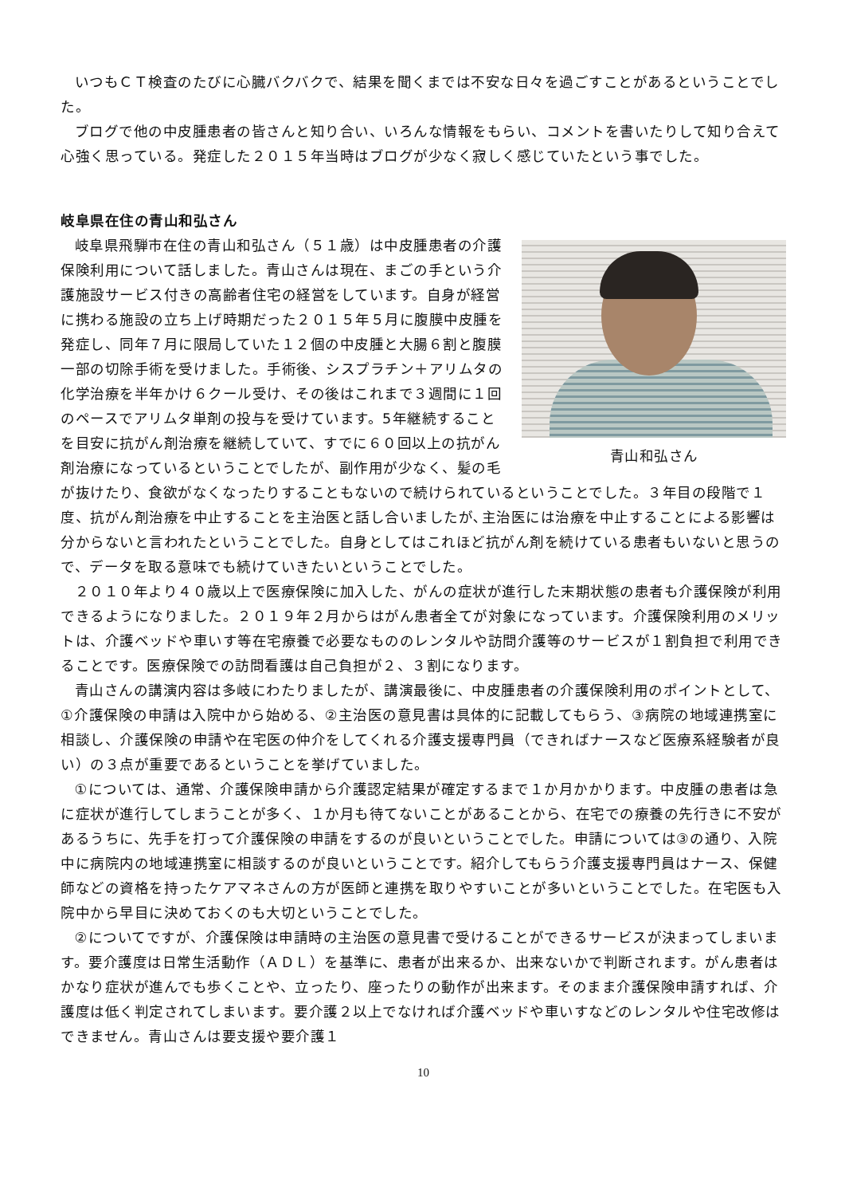いつもＣＴ検査のたびに心臓バクバクで、結果を聞くまでは不安な日々を過ごすことがあるということでした。
ブログで他の中皮腫患者の皆さんと知り合い、いろんな情報をもらい、コメントを書いたりして知り合えて心強く思っている。発症した２０１５年当時はブログが少なく寂しく感じていたという事でした。
岐阜県在住の青山和弘さん
青山和弘さん
岐阜県飛騨市在住の青山和弘さん（５１歳）は中皮腫患者の介護保険利用について話しました。青山さんは現在、まごの手という介護施設サービス付きの高齢者住宅の経営をしています。自身が経営に携わる施設の立ち上げ時期だった２０１５年５月に腹膜中皮腫を発症し、同年７月に限局していた１２個の中皮腫と大腸６割と腹膜一部の切除手術を受けました。手術後、シスプラチン＋アリムタの化学治療を半年かけ６クール受け、その後はこれまで３週間に１回のペースでアリムタ単剤の投与を受けています。5年継続することを目安に抗がん剤治療を継続していて、すでに６０回以上の抗がん剤治療になっているということでしたが、副作用が少なく、髪の毛が抜けたり、食欲がなくなったりすることもないので続けられているということでした。３年目の段階で１度、抗がん剤治療を中止することを主治医と話し合いましたが､主治医には治療を中止することによる影響は分からないと言われたということでした。自身としてはこれほど抗がん剤を続けている患者もいないと思うので、データを取る意味でも続けていきたいということでした。
２０１０年より４０歳以上で医療保険に加入した、がんの症状が進行した末期状態の患者も介護保険が利用できるようになりました。２０１９年２月からはがん患者全てが対象になっています。介護保険利用のメリットは、介護ベッドや車いす等在宅療養で必要なもののレンタルや訪問介護等のサービスが１割負担で利用できることです。医療保険での訪問看護は自己負担が２、３割になります。
青山さんの講演内容は多岐にわたりましたが、講演最後に、中皮腫患者の介護保険利用のポイントとして、①介護保険の申請は入院中から始める、②主治医の意見書は具体的に記載してもらう、③病院の地域連携室に相談し、介護保険の申請や在宅医の仲介をしてくれる介護支援専門員（できればナースなど医療系経験者が良い）の３点が重要であるということを挙げていました。
①については、通常、介護保険申請から介護認定結果が確定するまで１か月かかります。中皮腫の患者は急に症状が進行してしまうことが多く、１か月も待てないことがあることから、在宅での療養の先行きに不安があるうちに、先手を打って介護保険の申請をするのが良いということでした。申請については③の通り、入院中に病院内の地域連携室に相談するのが良いということです。紹介してもらう介護支援専門員はナース、保健師などの資格を持ったケアマネさんの方が医師と連携を取りやすいことが多いということでした。在宅医も入院中から早目に決めておくのも大切ということでした。
②についてですが、介護保険は申請時の主治医の意見書で受けることができるサービスが決まってしまいます。要介護度は日常生活動作（ＡＤＬ）を基準に、患者が出来るか、出来ないかで判断されます。がん患者はかなり症状が進んでも歩くことや、立ったり、座ったりの動作が出来ます。そのまま介護保険申請すれば、介護度は低く判定されてしまいます。要介護２以上でなければ介護ベッドや車いすなどのレンタルや住宅改修はできません。青山さんは要支援や要介護１
10